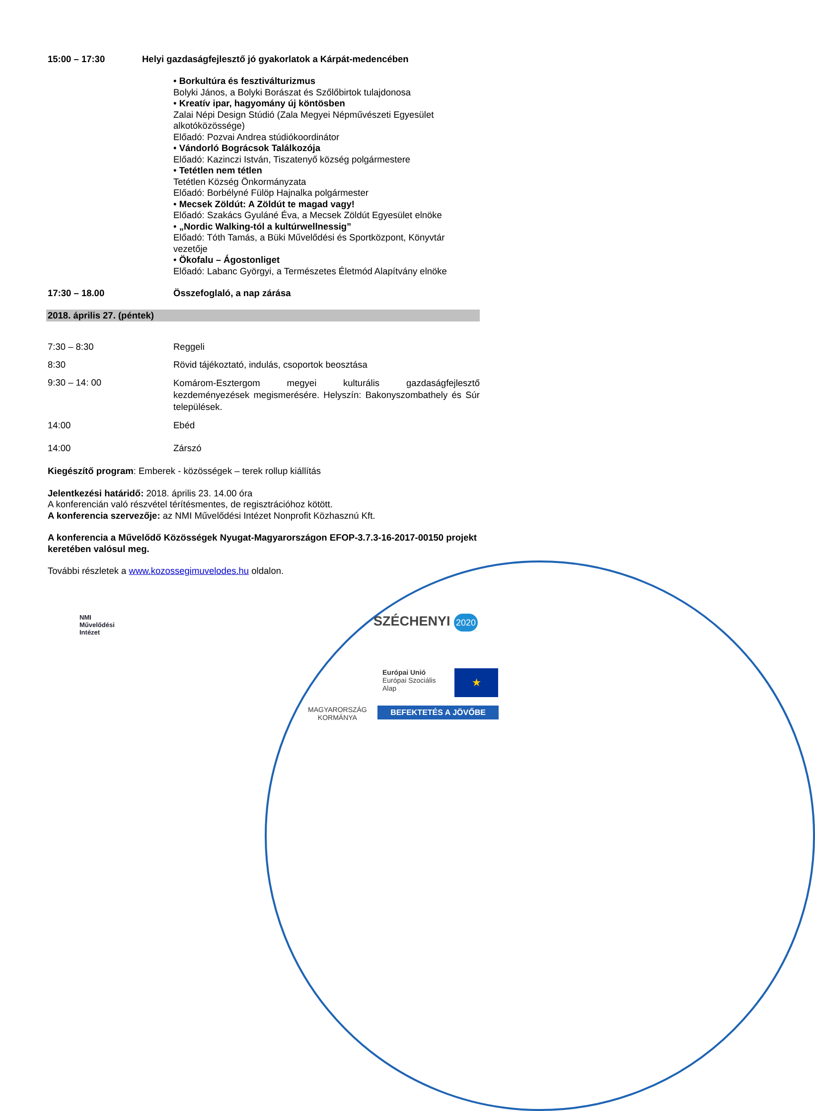15:00 – 17:30 Helyi gazdaságfejlesztő jó gyakorlatok a Kárpát-medencében
• Borkultúra és fesztiválturizmus
Bolyki János, a Bolyki Borászat és Szőlőbirtok tulajdonosa
• Kreatív ipar, hagyomány új köntösben
Zalai Népi Design Stúdió (Zala Megyei Népművészeti Egyesület alkotóközössége)
Előadó: Pozvai Andrea stúdiókoordinátor
• Vándorló Bográcsok Találkozója
Előadó: Kazinczi István, Tiszatenyő község polgármestere
• Tetétlen nem tétlen
Tetétlen Község Önkormányzata
Előadó: Borbélyné Fülöp Hajnalka polgármester
• Mecsek Zöldút: A Zöldút te magad vagy!
Előadó: Szakács Gyuláné Éva, a Mecsek Zöldút Egyesület elnöke
• „Nordic Walking-tól a kultúrwellnessig”
Előadó: Tóth Tamás, a Büki Művelődési és Sportközpont, Könyvtár vezetője
• Ökofalu – Ágostonliget
Előadó: Labanc Györgyi, a Természetes Életmód Alapítvány elnöke
17:30 – 18.00 Összefoglaló, a nap zárása
2018. április 27. (péntek)
7:30 – 8:30 Reggeli
8:30 Rövid tájékoztató, indulás, csoportok beosztása
9:30 – 14: 00
Komárom-Esztergom megyei kulturális gazdaságfejlesztő kezdeményezések megismerésére. Helyszín: Bakonyszombathely és Súr települések.
14:00 Ebéd
14:00 Zárszó
Kiegészítő program: Emberek - közösségek – terek rollup kiállítás
Jelentkezési határidő: 2018. április 23. 14.00 óra
A konferencián való részvétel térítésmentes, de regisztrációhoz kötött.
A konferencia szervezője: az NMI Művelődési Intézet Nonprofit Közhasznú Kft.
A konferencia a Művelődő Közösségek Nyugat-Magyarországon EFOP-3.7.3-16-2017-00150 projekt keretében valósul meg.
További részletek a www.kozossegimuvelodes.hu oldalon.
NMI
Művelődési
Intézet
SZÉCHENYI 2020
MAGYARORSZÁG
KORMÁNYA
Európai Unió
Európai Szociális
Alap
★
BEFEKTETÉS A JÖVŐBE